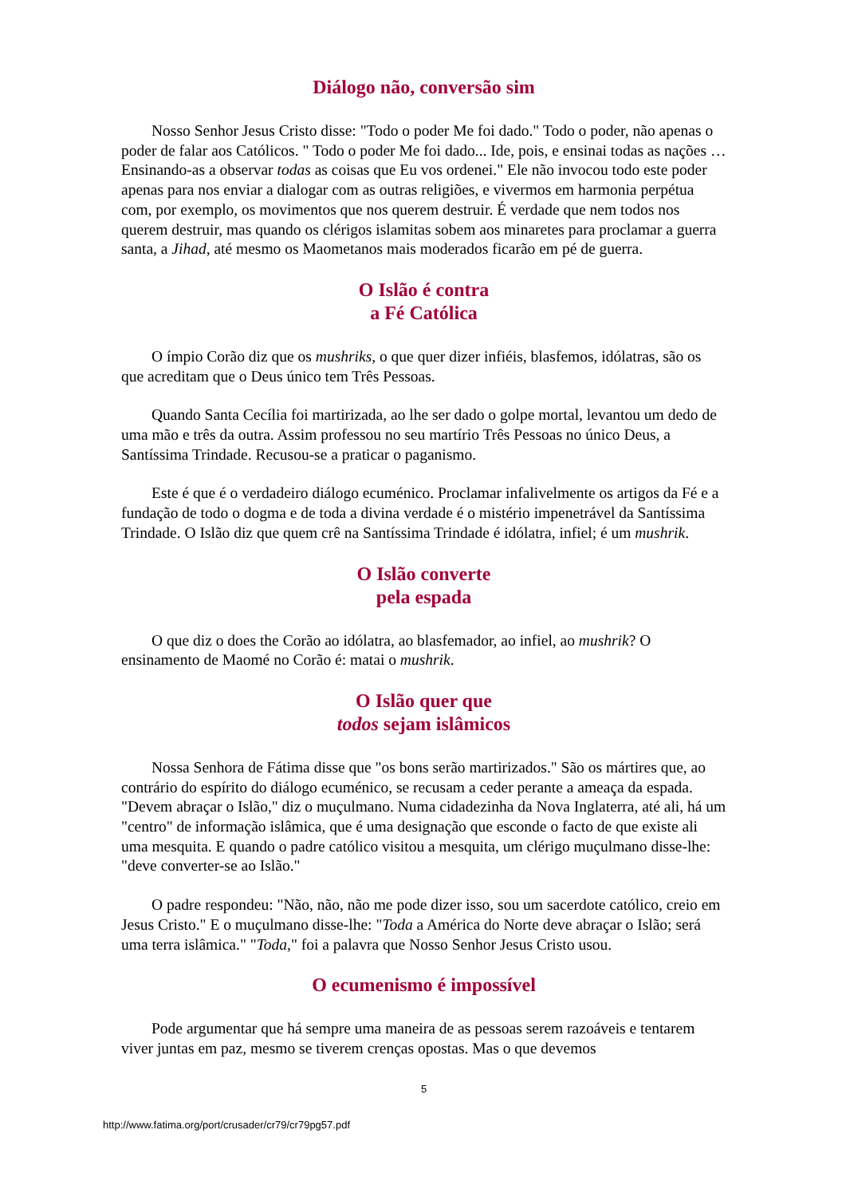Diálogo não, conversão sim
Nosso Senhor Jesus Cristo disse: "Todo o poder Me foi dado." Todo o poder, não apenas o poder de falar aos Católicos. " Todo o poder Me foi dado... Ide, pois, e ensinai todas as nações … Ensinando-as a observar todas as coisas que Eu vos ordenei." Ele não invocou todo este poder apenas para nos enviar a dialogar com as outras religiões, e vivermos em harmonia perpétua com, por exemplo, os movimentos que nos querem destruir. É verdade que nem todos nos querem destruir, mas quando os clérigos islamitas sobem aos minaretes para proclamar a guerra santa, a Jihad, até mesmo os Maometanos mais moderados ficarão em pé de guerra.
O Islão é contra
a Fé Católica
O ímpio Corão diz que os mushriks, o que quer dizer infiéis, blasfemos, idólatras, são os que acreditam que o Deus único tem Três Pessoas.
Quando Santa Cecília foi martirizada, ao lhe ser dado o golpe mortal, levantou um dedo de uma mão e três da outra. Assim professou no seu martírio Três Pessoas no único Deus, a Santíssima Trindade. Recusou-se a praticar o paganismo.
Este é que é o verdadeiro diálogo ecuménico. Proclamar infalivelmente os artigos da Fé e a fundação de todo o dogma e de toda a divina verdade é o mistério impenetrável da Santíssima Trindade. O Islão diz que quem crê na Santíssima Trindade é idólatra, infiel; é um mushrik.
O Islão converte
pela espada
O que diz o does the Corão ao idólatra, ao blasfemador, ao infiel, ao mushrik? O ensinamento de Maomé no Corão é: matai o mushrik.
O Islão quer que
todos sejam islâmicos
Nossa Senhora de Fátima disse que "os bons serão martirizados." São os mártires que, ao contrário do espírito do diálogo ecuménico, se recusam a ceder perante a ameaça da espada. "Devem abraçar o Islão," diz o muçulmano. Numa cidadezinha da Nova Inglaterra, até ali, há um "centro" de informação islâmica, que é uma designação que esconde o facto de que existe ali uma mesquita. E quando o padre católico visitou a mesquita, um clérigo muçulmano disse-lhe: "deve converter-se ao Islão."
O padre respondeu: "Não, não, não me pode dizer isso, sou um sacerdote católico, creio em Jesus Cristo." E o muçulmano disse-lhe: "Toda a América do Norte deve abraçar o Islão; será uma terra islâmica." "Toda," foi a palavra que Nosso Senhor Jesus Cristo usou.
O ecumenismo é impossível
Pode argumentar que há sempre uma maneira de as pessoas serem razoáveis e tentarem viver juntas em paz, mesmo se tiverem crenças opostas. Mas o que devemos
5
http://www.fatima.org/port/crusader/cr79/cr79pg57.pdf